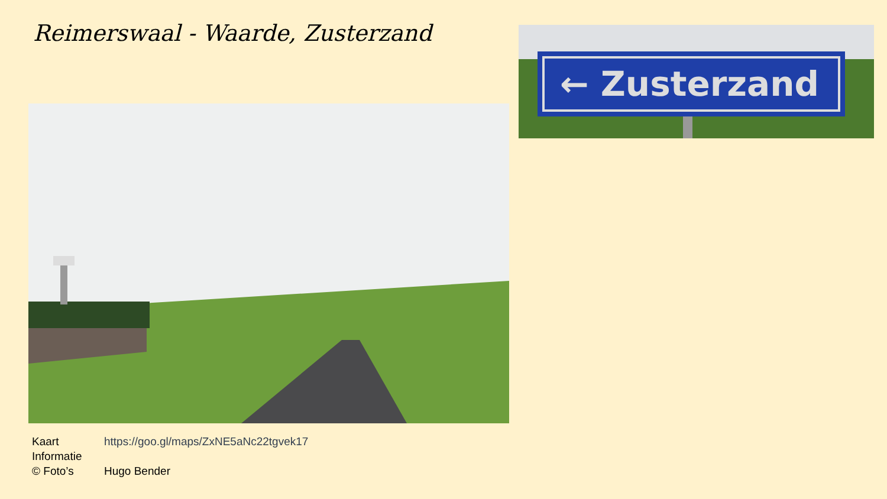Reimerswaal - Waarde, Zusterzand
← Zusterzand
| Kaart | https://goo.gl/maps/ZxNE5aNc22tgvek17 |
| Informatie | |
| © Foto’s | Hugo Bender |